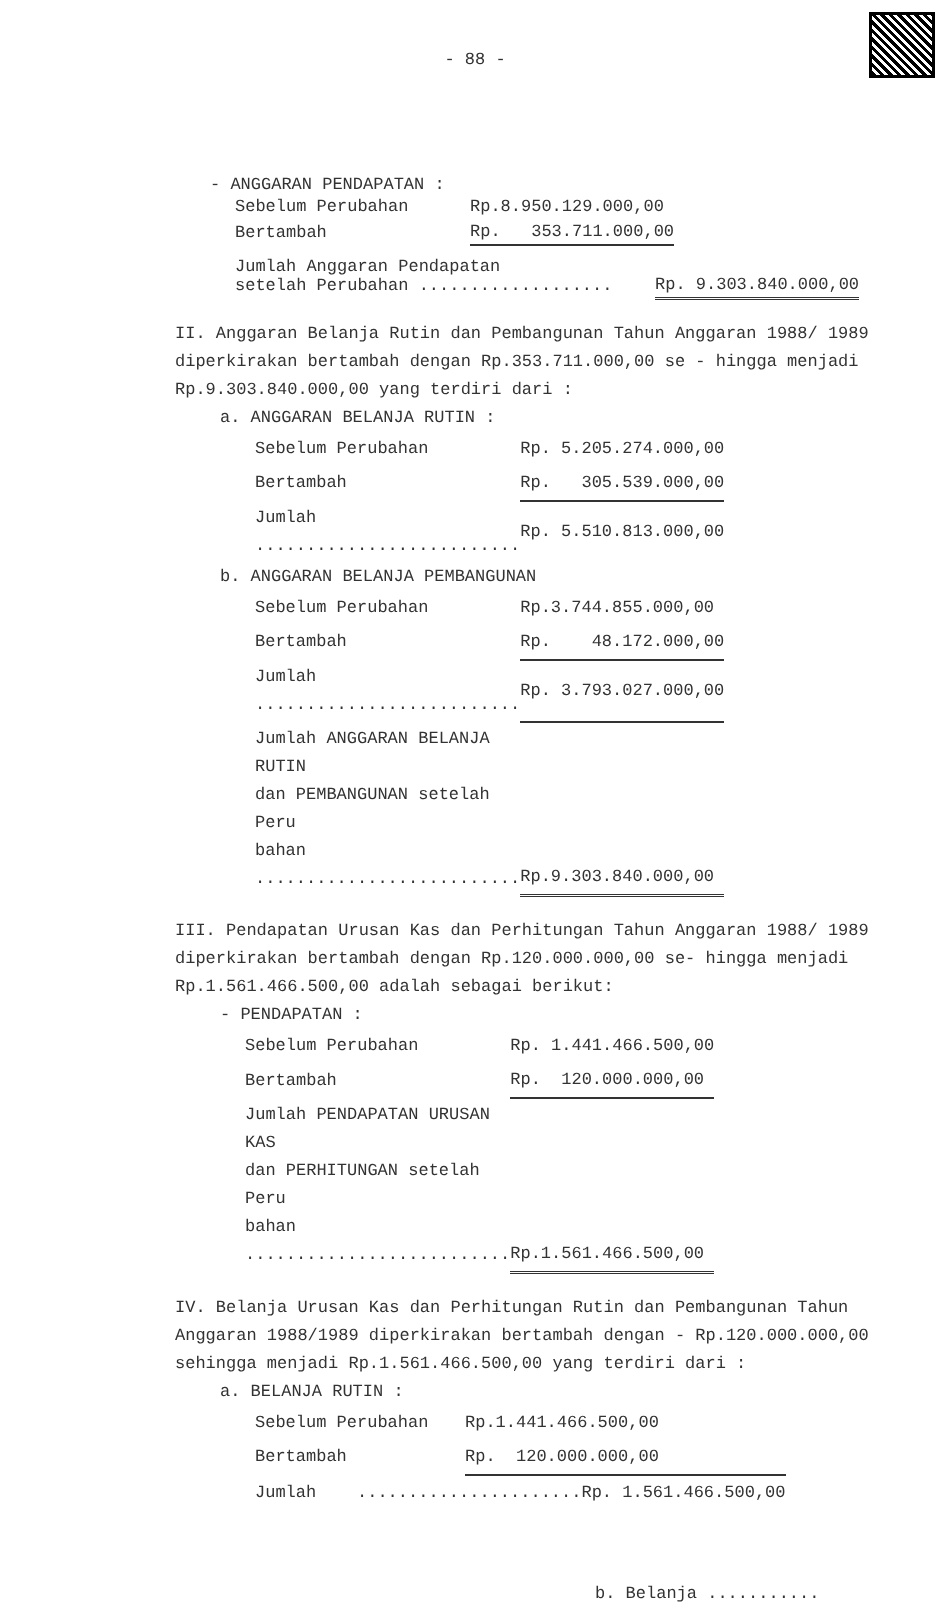- 88 -
- ANGGARAN PENDAPATAN :
| Sebelum Perubahan | Rp.8.950.129.000,00 |
| Bertambah | Rp. 353.711.000,00 |
| Jumlah Anggaran Pendapatan setelah Perubahan ................... | Rp. 9.303.840.000,00 |
II. Anggaran Belanja Rutin dan Pembangunan Tahun Anggaran 1988/ 1989 diperkirakan bertambah dengan Rp.353.711.000,00 se - hingga menjadi Rp.9.303.840.000,00 yang terdiri dari :
a. ANGGARAN BELANJA RUTIN :
| Sebelum Perubahan | Rp. 5.205.274.000,00 |
| Bertambah | Rp. 305.539.000,00 |
| Jumlah .......................... | Rp. 5.510.813.000,00 |
b. ANGGARAN BELANJA PEMBANGUNAN
| Sebelum Perubahan | Rp.3.744.855.000,00 |
| Bertambah | Rp. 48.172.000,00 |
| Jumlah .......................... | Rp. 3.793.027.000,00 |
| Jumlah ANGGARAN BELANJA RUTIN dan PEMBANGUNAN setelah Peru bahan .......................... | Rp.9.303.840.000,00 |
III. Pendapatan Urusan Kas dan Perhitungan Tahun Anggaran 1988/ 1989 diperkirakan bertambah dengan Rp.120.000.000,00 se- hingga menjadi Rp.1.561.466.500,00 adalah sebagai berikut:
- PENDAPATAN :
| Sebelum Perubahan | Rp. 1.441.466.500,00 |
| Bertambah | Rp. 120.000.000,00 |
| Jumlah PENDAPATAN URUSAN KAS dan PERHITUNGAN setelah Peru bahan .......................... | Rp.1.561.466.500,00 |
IV. Belanja Urusan Kas dan Perhitungan Rutin dan Pembangunan Tahun Anggaran 1988/1989 diperkirakan bertambah dengan - Rp.120.000.000,00 sehingga menjadi Rp.1.561.466.500,00 yang terdiri dari :
a. BELANJA RUTIN :
| Sebelum Perubahan | Rp.1.441.466.500,00 |
| Bertambah | Rp. 120.000.000,00 |
| Jumlah ......................Rp. 1.561.466.500,00 | |
b. Belanja ...........